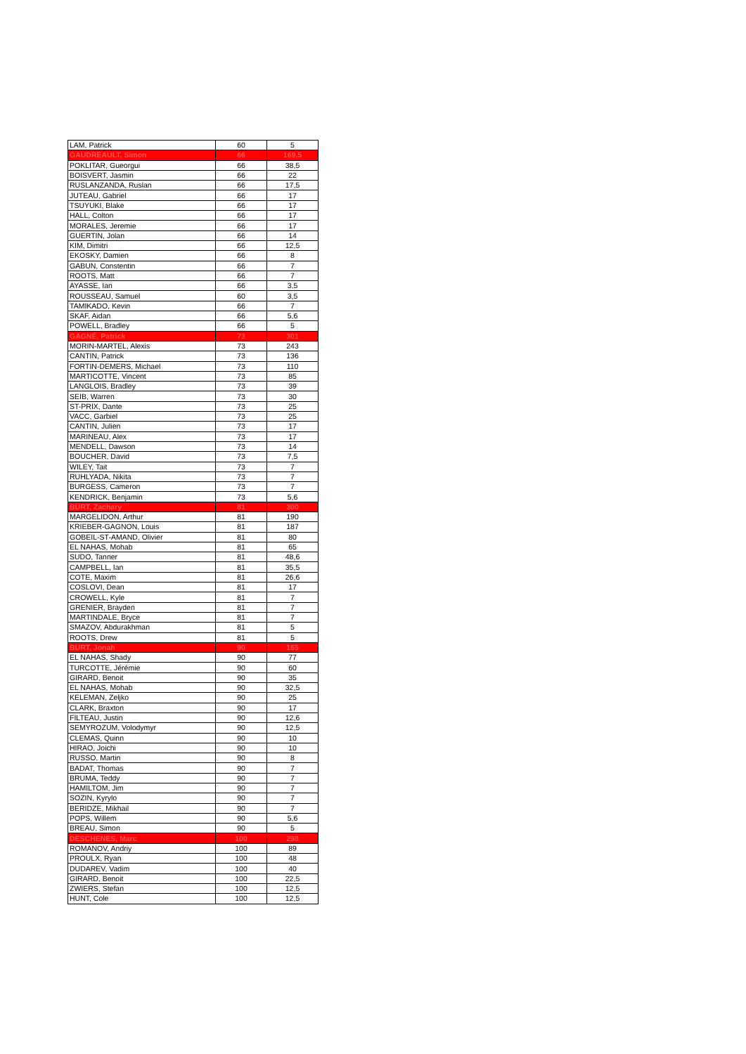| LAM, Patrick | 60 | 5 |
| GAUDREAULT, Simon | 66 | 169,5 |
| POKLITAR, Gueorgui | 66 | 38,5 |
| BOISVERT, Jasmin | 66 | 22 |
| RUSLANZANDA, Ruslan | 66 | 17,5 |
| JUTEAU, Gabriel | 66 | 17 |
| TSUYUKI, Blake | 66 | 17 |
| HALL, Colton | 66 | 17 |
| MORALES, Jeremie | 66 | 17 |
| GUERTIN, Jolan | 66 | 14 |
| KIM, Dimitri | 66 | 12,5 |
| EKOSKY, Damien | 66 | 8 |
| GABUN, Constentin | 66 | 7 |
| ROOTS, Matt | 66 | 7 |
| AYASSE, Ian | 66 | 3,5 |
| ROUSSEAU, Samuel | 60 | 3,5 |
| TAMIKADO, Kevin | 66 | 7 |
| SKAF, Aidan | 66 | 5,6 |
| POWELL, Bradley | 66 | 5 |
| GAGNÉ, Patrick | 73 | 301 |
| MORIN-MARTEL, Alexis | 73 | 243 |
| CANTIN, Patrick | 73 | 136 |
| FORTIN-DEMERS, Michael | 73 | 110 |
| MARTICOTTE, Vincent | 73 | 85 |
| LANGLOIS, Bradley | 73 | 39 |
| SEIB, Warren | 73 | 30 |
| ST-PRIX, Dante | 73 | 25 |
| VACC, Garbiel | 73 | 25 |
| CANTIN, Julien | 73 | 17 |
| MARINEAU, Alex | 73 | 17 |
| MENDELL, Dawson | 73 | 14 |
| BOUCHER, David | 73 | 7,5 |
| WILEY, Tait | 73 | 7 |
| RUHLYADA, Nikita | 73 | 7 |
| BURGESS, Cameron | 73 | 7 |
| KENDRICK, Benjamin | 73 | 5,6 |
| BURT, Zachary | 81 | 300 |
| MARGELIDON, Arthur | 81 | 190 |
| KRIEBER-GAGNON, Louis | 81 | 187 |
| GOBEIL-ST-AMAND, Olivier | 81 | 80 |
| EL NAHAS, Mohab | 81 | 65 |
| SUDO, Tanner | 81 | 48,6 |
| CAMPBELL, Ian | 81 | 35,5 |
| COTE, Maxim | 81 | 26,6 |
| COSLOVI, Dean | 81 | 17 |
| CROWELL, Kyle | 81 | 7 |
| GRENIER, Brayden | 81 | 7 |
| MARTINDALE, Bryce | 81 | 7 |
| SMAZOV, Abdurakhman | 81 | 5 |
| ROOTS, Drew | 81 | 5 |
| BURT, Jonah | 90 | 165 |
| EL NAHAS, Shady | 90 | 77 |
| TURCOTTE, Jérémie | 90 | 60 |
| GIRARD, Benoit | 90 | 35 |
| EL NAHAS, Mohab | 90 | 32,5 |
| KELEMAN, Zeljko | 90 | 25 |
| CLARK, Braxton | 90 | 17 |
| FILTEAU, Justin | 90 | 12,6 |
| SEMYROZUM, Volodymyr | 90 | 12,5 |
| CLEMAS, Quinn | 90 | 10 |
| HIRAO, Joichi | 90 | 10 |
| RUSSO, Martin | 90 | 8 |
| BADAT, Thomas | 90 | 7 |
| BRUMA, Teddy | 90 | 7 |
| HAMILTOM, Jim | 90 | 7 |
| SOZIN, Kyrylo | 90 | 7 |
| BERIDZE, Mikhail | 90 | 7 |
| POPS, Willem | 90 | 5,6 |
| BREAU, Simon | 90 | 5 |
| DESCHENES, Marc | 100 | 298 |
| ROMANOV, Andriy | 100 | 89 |
| PROULX, Ryan | 100 | 48 |
| DUDAREV, Vadim | 100 | 40 |
| GIRARD, Benoit | 100 | 22,5 |
| ZWIERS, Stefan | 100 | 12,5 |
| HUNT, Cole | 100 | 12,5 |